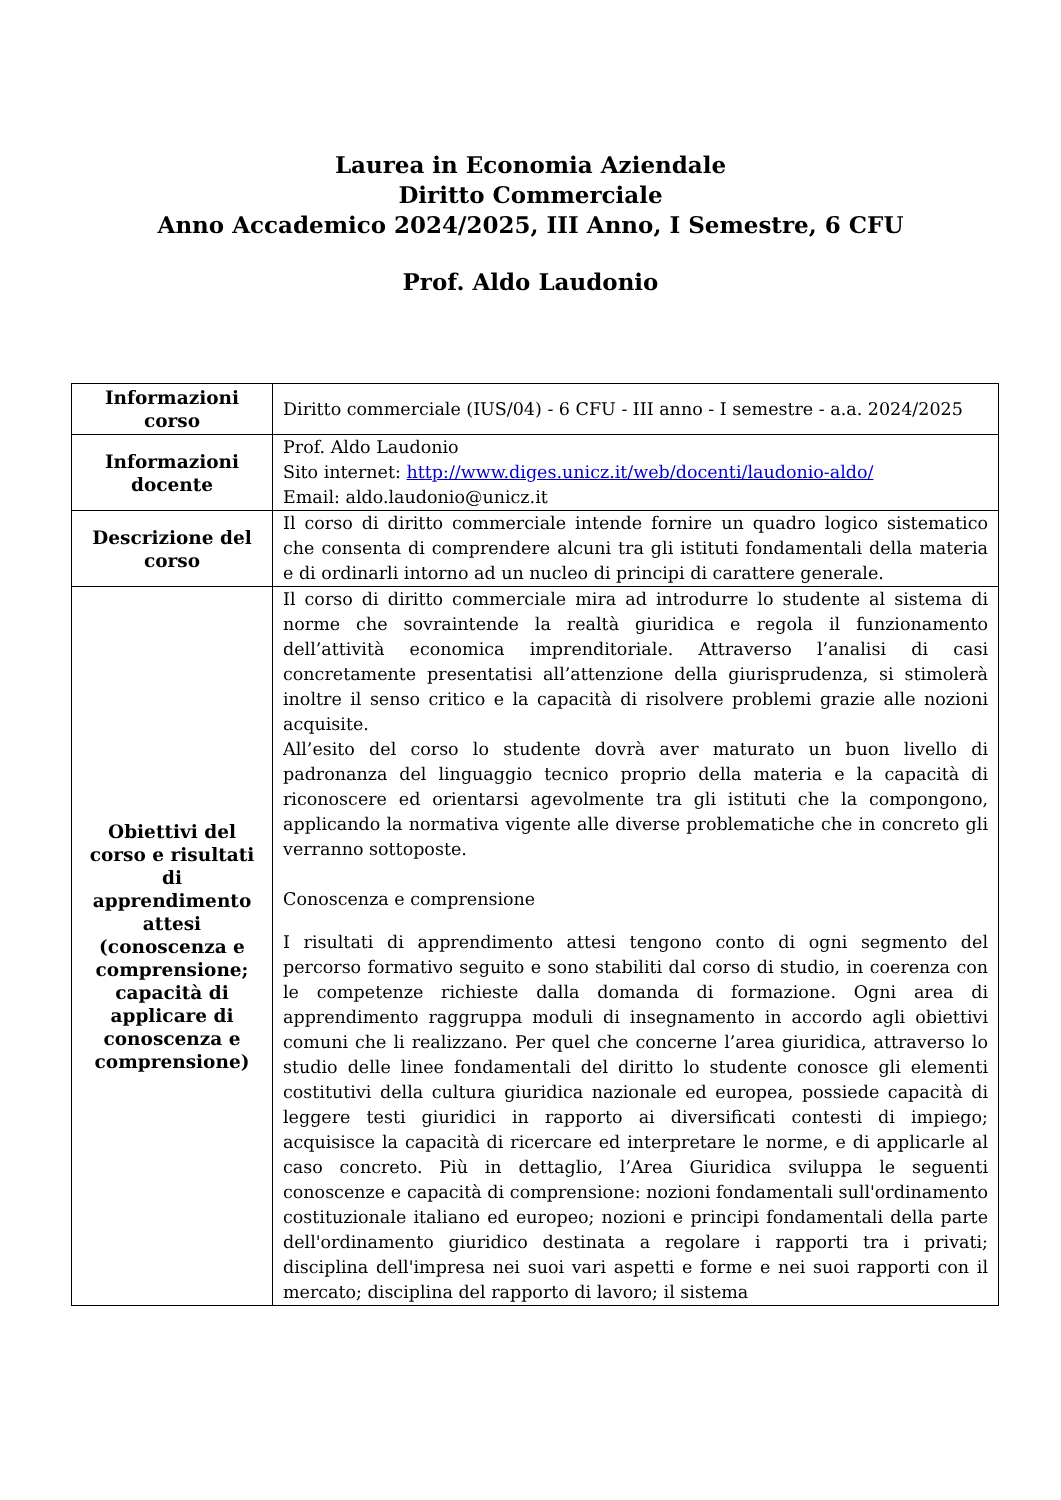Laurea in Economia Aziendale
Diritto Commerciale
Anno Accademico 2024/2025, III Anno, I Semestre, 6 CFU
Prof. Aldo Laudonio
| Informazioni corso | Diritto commerciale (IUS/04) - 6 CFU - III anno - I semestre - a.a. 2024/2025 |
| Informazioni docente | Prof. Aldo Laudonio Sito internet: http://www.diges.unicz.it/web/docenti/laudonio-aldo/ Email: aldo.laudonio@unicz.it |
| Descrizione del corso | Il corso di diritto commerciale intende fornire un quadro logico sistematico che consenta di comprendere alcuni tra gli istituti fondamentali della materia e di ordinarli intorno ad un nucleo di principi di carattere generale. |
| Obiettivi del corso e risultati di apprendimento attesi (conoscenza e comprensione; capacità di applicare di conoscenza e comprensione) | Il corso di diritto commerciale mira ad introdurre lo studente al sistema di norme che sovraintende la realtà giuridica e regola il funzionamento dell’attività economica imprenditoriale. Attraverso l’analisi di casi concretamente presentatisi all’attenzione della giurisprudenza, si stimolerà inoltre il senso critico e la capacità di risolvere problemi grazie alle nozioni acquisite. All’esito del corso lo studente dovrà aver maturato un buon livello di padronanza del linguaggio tecnico proprio della materia e la capacità di riconoscere ed orientarsi agevolmente tra gli istituti che la compongono, applicando la normativa vigente alle diverse problematiche che in concreto gli verranno sottoposte. Conoscenza e comprensione I risultati di apprendimento attesi tengono conto di ogni segmento del percorso formativo seguito e sono stabiliti dal corso di studio, in coerenza con le competenze richieste dalla domanda di formazione. Ogni area di apprendimento raggruppa moduli di insegnamento in accordo agli obiettivi comuni che li realizzano. Per quel che concerne l’area giuridica, attraverso lo studio delle linee fondamentali del diritto lo studente conosce gli elementi costitutivi della cultura giuridica nazionale ed europea, possiede capacità di leggere testi giuridici in rapporto ai diversificati contesti di impiego; acquisisce la capacità di ricercare ed interpretare le norme, e di applicarle al caso concreto. Più in dettaglio, l’Area Giuridica sviluppa le seguenti conoscenze e capacità di comprensione: nozioni fondamentali sull'ordinamento costituzionale italiano ed europeo; nozioni e principi fondamentali della parte dell'ordinamento giuridico destinata a regolare i rapporti tra i privati; disciplina dell'impresa nei suoi vari aspetti e forme e nei suoi rapporti con il mercato; disciplina del rapporto di lavoro; il sistema |